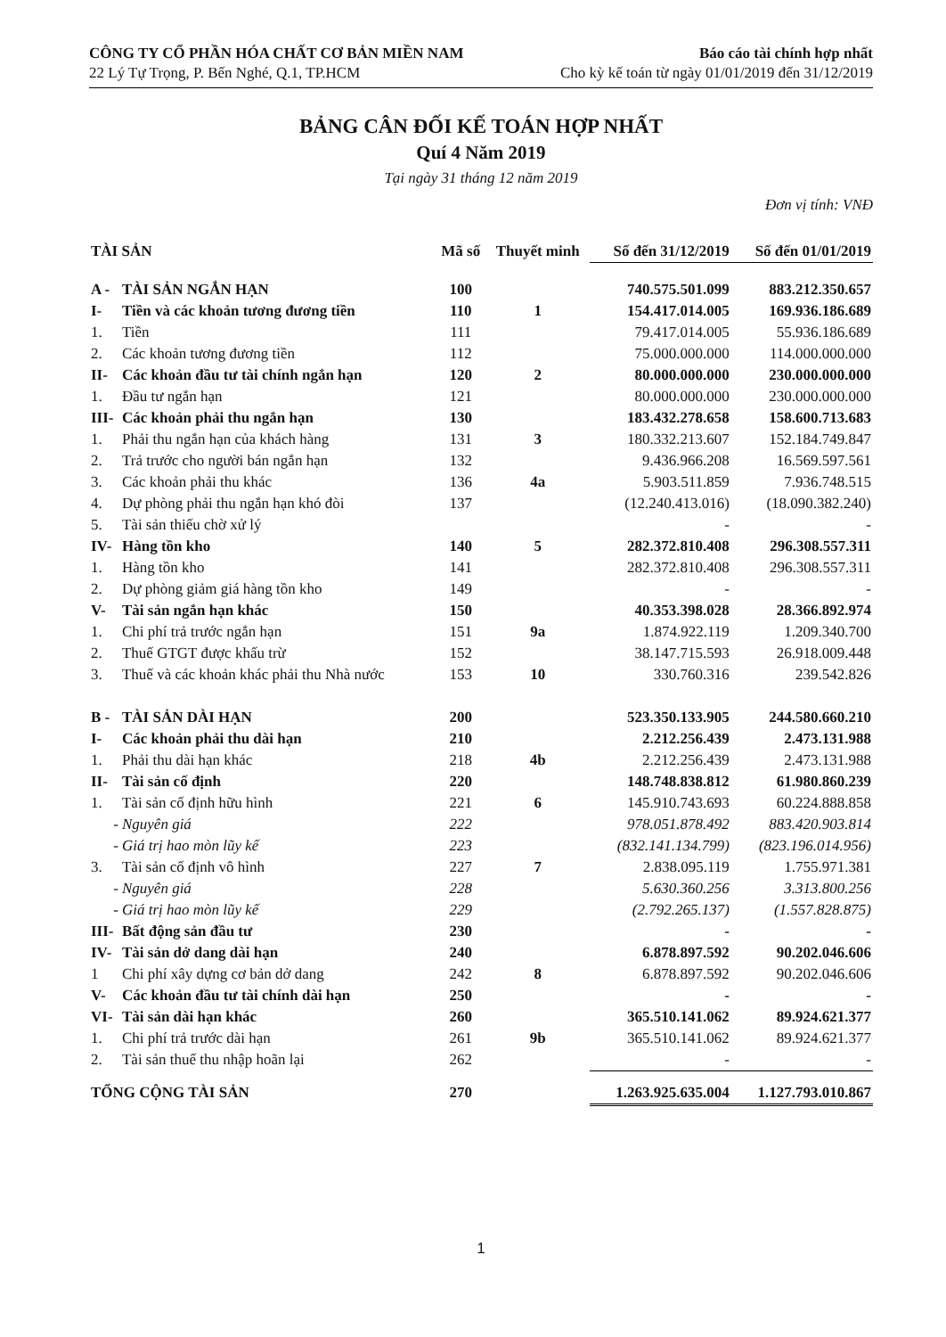CÔNG TY CỔ PHẦN HÓA CHẤT CƠ BẢN MIỀN NAM
22 Lý Tự Trọng, P. Bến Nghé, Q.1, TP.HCM
Báo cáo tài chính hợp nhất
Cho kỳ kế toán từ ngày 01/01/2019 đến 31/12/2019
BẢNG CÂN ĐỐI KẾ TOÁN HỢP NHẤT
Quí 4 Năm 2019
Tại ngày 31 tháng 12 năm 2019
Đơn vị tính: VNĐ
| TÀI SẢN | | Mã số | Thuyết minh | Số đến 31/12/2019 | Số đến 01/01/2019 |
| --- | --- | --- | --- | --- | --- |
| A - | TÀI SẢN NGẮN HẠN | 100 | | 740.575.501.099 | 883.212.350.657 |
| I- | Tiền và các khoản tương đương tiền | 110 | 1 | 154.417.014.005 | 169.936.186.689 |
| 1. | Tiền | 111 | | 79.417.014.005 | 55.936.186.689 |
| 2. | Các khoản tương đương tiền | 112 | | 75.000.000.000 | 114.000.000.000 |
| II- | Các khoản đầu tư tài chính ngắn hạn | 120 | 2 | 80.000.000.000 | 230.000.000.000 |
| 1. | Đầu tư ngắn hạn | 121 | | 80.000.000.000 | 230.000.000.000 |
| III- | Các khoản phải thu ngắn hạn | 130 | | 183.432.278.658 | 158.600.713.683 |
| 1. | Phải thu ngắn hạn của khách hàng | 131 | 3 | 180.332.213.607 | 152.184.749.847 |
| 2. | Trả trước cho người bán ngắn hạn | 132 | | 9.436.966.208 | 16.569.597.561 |
| 3. | Các khoản phải thu khác | 136 | 4a | 5.903.511.859 | 7.936.748.515 |
| 4. | Dự phòng phải thu ngắn hạn khó đòi | 137 | | (12.240.413.016) | (18.090.382.240) |
| 5. | Tài sản thiếu chờ xử lý | | | - | - |
| IV- | Hàng tồn kho | 140 | 5 | 282.372.810.408 | 296.308.557.311 |
| 1. | Hàng tồn kho | 141 | | 282.372.810.408 | 296.308.557.311 |
| 2. | Dự phòng giảm giá hàng tồn kho | 149 | | - | - |
| V- | Tài sản ngắn hạn khác | 150 | | 40.353.398.028 | 28.366.892.974 |
| 1. | Chi phí trả trước ngắn hạn | 151 | 9a | 1.874.922.119 | 1.209.340.700 |
| 2. | Thuế GTGT được khấu trừ | 152 | | 38.147.715.593 | 26.918.009.448 |
| 3. | Thuế và các khoản khác phải thu Nhà nước | 153 | 10 | 330.760.316 | 239.542.826 |
| B - | TÀI SẢN DÀI HẠN | 200 | | 523.350.133.905 | 244.580.660.210 |
| I- | Các khoản phải thu dài hạn | 210 | | 2.212.256.439 | 2.473.131.988 |
| 1. | Phải thu dài hạn khác | 218 | 4b | 2.212.256.439 | 2.473.131.988 |
| II- | Tài sản cố định | 220 | | 148.748.838.812 | 61.980.860.239 |
| 1. | Tài sản cố định hữu hình | 221 | 6 | 145.910.743.693 | 60.224.888.858 |
| - | Nguyên giá | 222 | | 978.051.878.492 | 883.420.903.814 |
| - | Giá trị hao mòn lũy kế | 223 | | (832.141.134.799) | (823.196.014.956) |
| 3. | Tài sản cố định vô hình | 227 | 7 | 2.838.095.119 | 1.755.971.381 |
| - | Nguyên giá | 228 | | 5.630.360.256 | 3.313.800.256 |
| - | Giá trị hao mòn lũy kế | 229 | | (2.792.265.137) | (1.557.828.875) |
| III- | Bất động sản đầu tư | 230 | | - | - |
| IV- | Tài sản dở dang dài hạn | 240 | | 6.878.897.592 | 90.202.046.606 |
| 1 | Chi phí xây dựng cơ bản dở dang | 242 | 8 | 6.878.897.592 | 90.202.046.606 |
| V- | Các khoản đầu tư tài chính dài hạn | 250 | | - | - |
| VI- | Tài sản dài hạn khác | 260 | | 365.510.141.062 | 89.924.621.377 |
| 1. | Chi phí trả trước dài hạn | 261 | 9b | 365.510.141.062 | 89.924.621.377 |
| 2. | Tài sản thuế thu nhập hoãn lại | 262 | | - | - |
| TỔNG CỘNG TÀI SẢN | | 270 | | 1.263.925.635.004 | 1.127.793.010.867 |
1